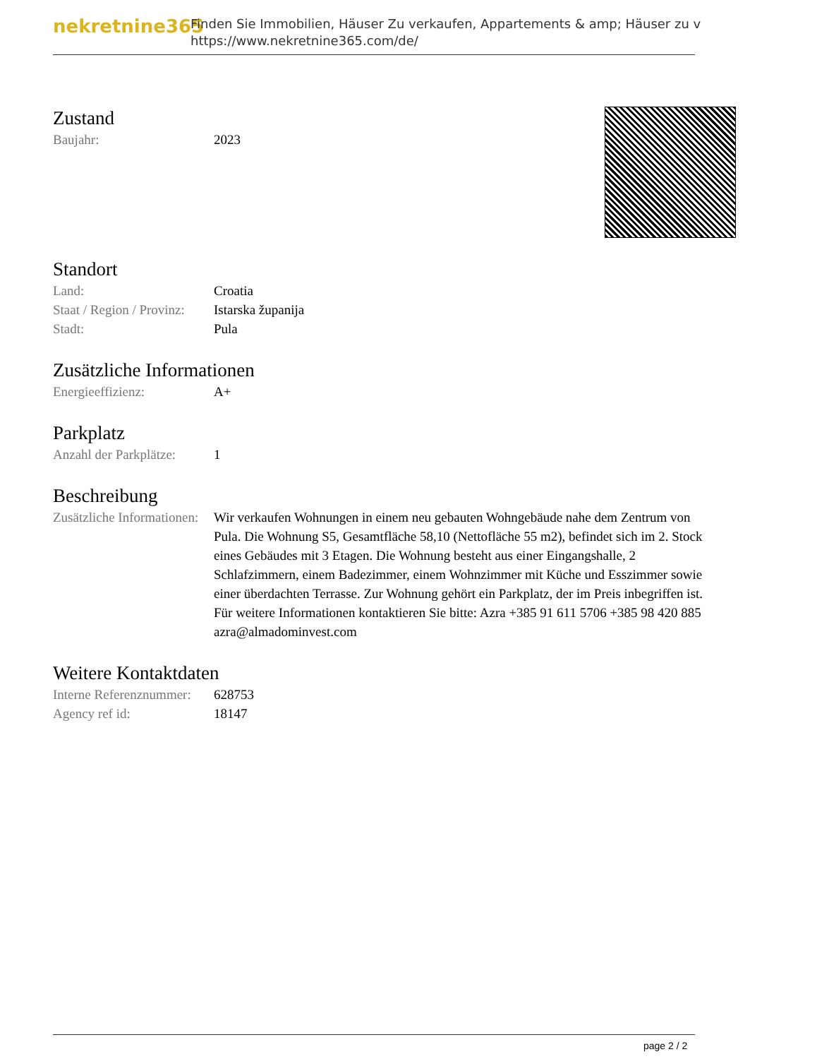nekretnine365
Finden Sie Immobilien, Häuser Zu verkaufen, Appartements & amp; Häuser zu v
https://www.nekretnine365.com/de/
Zustand
| Baujahr: | 2023 |
Standort
| Land: | Croatia |
| Staat / Region / Provinz: | Istarska županija |
| Stadt: | Pula |
Zusätzliche Informationen
| Energieeffizienz: | A+ |
Parkplatz
| Anzahl der Parkplätze: | 1 |
Beschreibung
| Zusätzliche Informationen: | Wir verkaufen Wohnungen in einem neu gebauten Wohngebäude nahe dem Zentrum von Pula. Die Wohnung S5, Gesamtfläche 58,10 (Nettofläche 55 m2), befindet sich im 2. Stock eines Gebäudes mit 3 Etagen. Die Wohnung besteht aus einer Eingangshalle, 2 Schlafzimmern, einem Badezimmer, einem Wohnzimmer mit Küche und Esszimmer sowie einer überdachten Terrasse. Zur Wohnung gehört ein Parkplatz, der im Preis inbegriffen ist. Für weitere Informationen kontaktieren Sie bitte: Azra +385 91 611 5706 +385 98 420 885 azra@almadominvest.com |
Weitere Kontaktdaten
| Interne Referenznummer: | 628753 |
| Agency ref id: | 18147 |
page 2 / 2